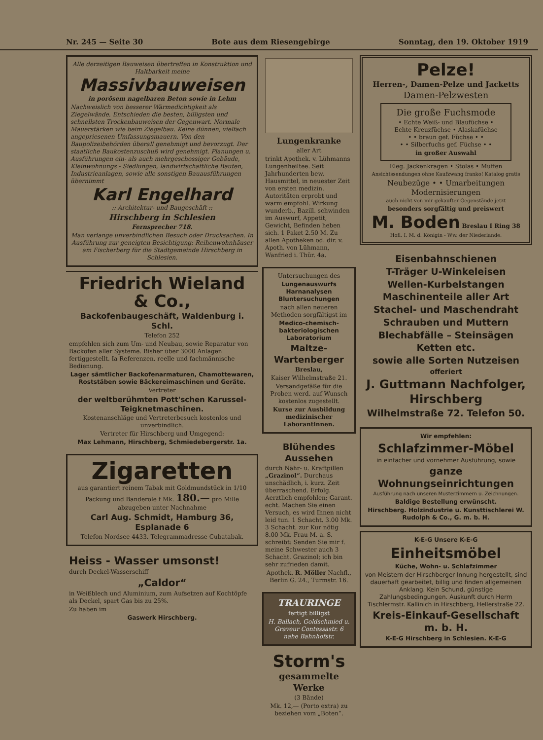Nr. 245 — Seite 30 Bote aus dem Riesengebirge Sonntag, den 19. Oktober 1919
Alle derzeitigen Bauweisen übertreffen in Konstruktion und Haltbarkeit meine
Massivbauweisen
in porösem nagelbaren Beton sowie in Lehm
Nachweislich von besserer Wärmedichtigkeit als Ziegelwände. Entschieden die besten, billigsten und schnellsten Trockenbauweisen der Gegenwart. Normale Mauerstärken wie beim Ziegelbau. Keine dünnen, vielfach angepriesenen Umfassungsmauern. Von den Baupolizeibehörden überall genehmigt und bevorzugt. Der staatliche Baukostenzuschuß wird genehmigt. Planungen u. Ausführungen ein- als auch mehrgeschossiger Gebäude, Kleinwohnungs - Siedlungen, landwirtschaftliche Bauten, Industrieanlagen, sowie alle sonstigen Bauausführungen übernimmt
Karl Engelhard
:: Architektur- und Baugeschäft ::
Hirschberg in Schlesien
Fernsprecher 718.
Man verlange unverbindlichen Besuch oder Drucksachen. In Ausführung zur geneigten Besichtigung: Reihenwohnhäuser am Fischerberg für die Stadtgemeinde Hirschberg in Schlesien.
Friedrich Wieland & Co.,
Backofenbaugeschäft, Waldenburg i. Schl.
Telefon 252
empfehlen sich zum Um- und Neubau, sowie Reparatur von Backöfen aller Systeme. Bisher über 3000 Anlagen fertiggestellt. Ia Referenzen. reelle und fachmännische Bedienung.
Lager sämtlicher Backofenarmaturen, Chamottewaren, Roststäben sowie Bäckereimaschinen und Geräte.
Vertreter
der weltberühmten Pott'schen Karussel-Teigknetmaschinen.
Kostenanschläge und Vertreterbesuch kostenlos und unverbindlich.
Vertreter für Hirschberg und Umgegend:
Max Lehmann, Hirschberg, Schmiedebergerstr. 1a.
Zigaretten
aus garantiert reinem Tabak mit Goldmundstück in 1/10 Packung und Banderole f Mk. 180.— pro Mille abzugeben unter Nachnahme
Carl Aug. Schmidt, Hamburg 36, Esplanade 6
Telefon Nordsee 4433. Telegrammadresse Cubatabak.
Heiss - Wasser umsonst!
durch Deckel-Wasserschiff
„Caldor“
in Weißblech und Aluminium, zum Aufsetzen auf Kochtöpfe als Deckel, spart Gas bis zu 25%.
Zu haben im
Gaswerk Hirschberg.
Lungenkranke
aller Art
trinkt Apothek. v. Lühmanns Lungenheiltee. Seit Jahrhunderten bew. Hausmittel, in neuester Zeit von ersten medizin. Autoritäten erprobt und warm empfohl. Wirkung wunderb., Bazill. schwinden im Auswurf, Appetit, Gewicht, Befinden heben sich. 1 Paket 2.50 M. Zu allen Apotheken od. dir. v. Apoth. von Lühmann, Wanfried i. Thür. 4a.
Untersuchungen des
Lungenauswurfs Harnanalysen Bluntersuchungen
nach allen neueren Methoden sorgfältigst im
Medico-chemisch-bakteriologischen Laboratorium
Maltze-Wartenberger
Breslau,
Kaiser Wilhelmstraße 21.
Versandgefäße für die Proben werd. auf Wunsch kostenlos zugestellt.
Kurse zur Ausbildung medizinischer Laborantinnen.
Blühendes Aussehen
durch Nähr- u. Kraftpillen „Grazinol“. Durchaus unschädlich, i. kurz. Zeit überraschend. Erfolg. Aerztlich empfohlen; Garant. echt. Machen Sie einen Versuch, es wird Ihnen nicht leid tun. 1 Schacht. 3.00 Mk. 3 Schacht. zur Kur nötig 8.00 Mk. Frau M. a. S. schreibt: Senden Sie mir f. meine Schwester auch 3 Schacht. Grazinol; ich bin sehr zufrieden damit.
Apothek. R. Möller Nachfl., Berlin G. 24., Turmstr. 16.
TRAURINGE
fertigt billigst
H. Ballach, Goldschmied u. Graveur Contessastr. 6 nahe Bahnhofstr.
Storm's
gesammelte Werke
(3 Bände)
Mk. 12,— (Porto extra) zu beziehen vom „Boten“.
Pelze!
Herren-, Damen-Pelze und Jacketts
Damen-Pelzwesten
Die große Fuchsmode
• Echte Weiß- und Blaufüchse •
Echte Kreuzfüchse • Alaskafüchse
• • braun gef. Füchse • •
• • Silberfuchs gef. Füchse • •
in großer Auswahl
Eleg. Jackenkragen • Stolas • Muffen
Ansichtssendungen ohne Kaufzwang franko! Katalog gratis
Neubezüge • • Umarbeitungen Modernisierungen
auch nicht von mir gekaufter Gegenstände jetzt
besonders sorgfältig und preiswert
M. Boden Breslau I Ring 38
Hofl. I. M. d. Königin - Ww. der Niederlande.
Eisenbahnschienen
T-Träger U-Winkeleisen
Wellen-Kurbelstangen
Maschinenteile aller Art
Stachel- und Maschendraht
Schrauben und Muttern
Blechabfälle – Steinsägen
Ketten etc.
sowie alle Sorten Nutzeisen
offeriert
J. Guttmann Nachfolger, Hirschberg
Wilhelmstraße 72. Telefon 50.
Wir empfehlen:
Schlafzimmer-Möbel
in einfacher und vornehmer Ausführung, sowie
ganze Wohnungseinrichtungen
Ausführung nach unseren Musterzimmern u. Zeichnungen.
Baldige Bestellung erwünscht.
Hirschberg. Holzindustrie u. Kunsttischlerei W. Rudolph & Co., G. m. b. H.
K-E-G Unsere K-E-G
Einheitsmöbel
Küche, Wohn- u. Schlafzimmer
von Meistern der Hirschberger Innung hergestellt, sind dauerhaft gearbeitet, billig und finden allgemeinen Anklang. Kein Schund, günstige Zahlungsbedingungen. Auskunft durch Herrn Tischlermstr. Kallinich in Hirschberg, Hellerstraße 22.
Kreis-Einkauf-Gesellschaft m. b. H.
K-E-G Hirschberg in Schlesien. K-E-G